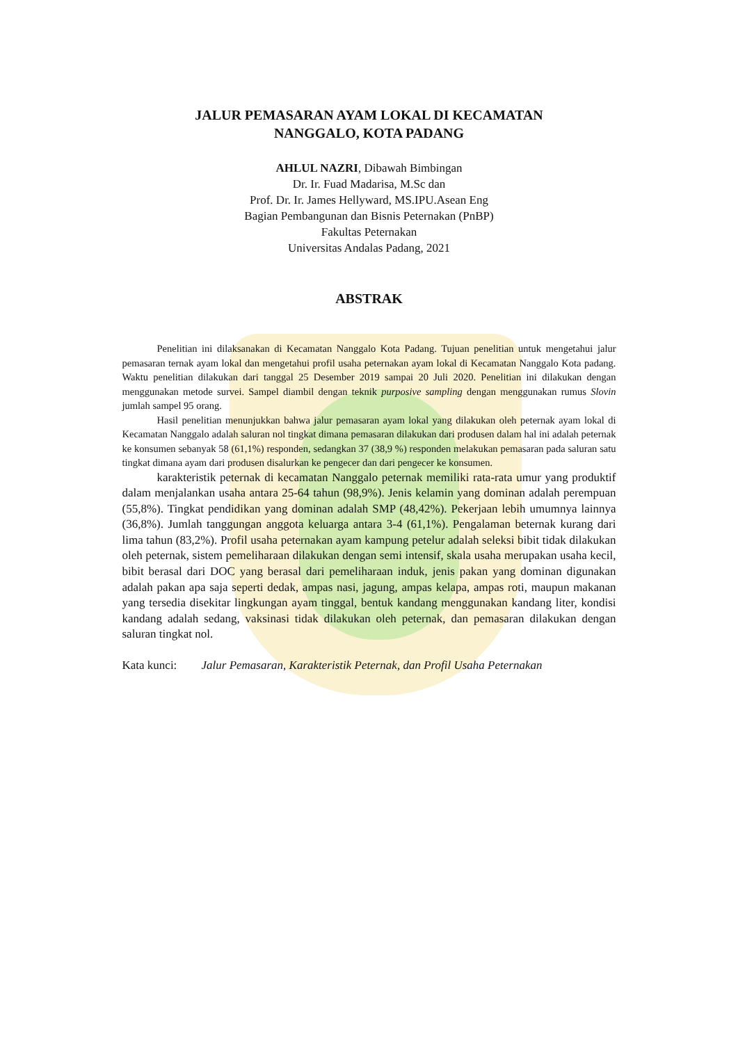JALUR PEMASARAN AYAM LOKAL DI KECAMATAN
NANGGALO, KOTA PADANG
AHLUL NAZRI, Dibawah Bimbingan
Dr. Ir. Fuad Madarisa, M.Sc dan
Prof. Dr. Ir. James Hellyward, MS.IPU.Asean Eng
Bagian Pembangunan dan Bisnis Peternakan (PnBP)
Fakultas Peternakan
Universitas Andalas Padang, 2021
ABSTRAK
Penelitian ini dilaksanakan di Kecamatan Nanggalo Kota Padang. Tujuan penelitian untuk mengetahui jalur pemasaran ternak ayam lokal dan mengetahui profil usaha peternakan ayam lokal di Kecamatan Nanggalo Kota padang. Waktu penelitian dilakukan dari tanggal 25 Desember 2019 sampai 20 Juli 2020. Penelitian ini dilakukan dengan menggunakan metode survei. Sampel diambil dengan teknik purposive sampling dengan menggunakan rumus Slovin jumlah sampel 95 orang.
Hasil penelitian menunjukkan bahwa jalur pemasaran ayam lokal yang dilakukan oleh peternak ayam lokal di Kecamatan Nanggalo adalah saluran nol tingkat dimana pemasaran dilakukan dari produsen dalam hal ini adalah peternak ke konsumen sebanyak 58 (61,1%) responden, sedangkan 37 (38,9 %) responden melakukan pemasaran pada saluran satu tingkat dimana ayam dari produsen disalurkan ke pengecer dan dari pengecer ke konsumen.
karakteristik peternak di kecamatan Nanggalo peternak memiliki rata-rata umur yang produktif dalam menjalankan usaha antara 25-64 tahun (98,9%). Jenis kelamin yang dominan adalah perempuan (55,8%). Tingkat pendidikan yang dominan adalah SMP (48,42%). Pekerjaan lebih umumnya lainnya (36,8%). Jumlah tanggungan anggota keluarga antara 3-4 (61,1%). Pengalaman beternak kurang dari lima tahun (83,2%). Profil usaha peternakan ayam kampung petelur adalah seleksi bibit tidak dilakukan oleh peternak, sistem pemeliharaan dilakukan dengan semi intensif, skala usaha merupakan usaha kecil, bibit berasal dari DOC yang berasal dari pemeliharaan induk, jenis pakan yang dominan digunakan adalah pakan apa saja seperti dedak, ampas nasi, jagung, ampas kelapa, ampas roti, maupun makanan yang tersedia disekitar lingkungan ayam tinggal, bentuk kandang menggunakan kandang liter, kondisi kandang adalah sedang, vaksinasi tidak dilakukan oleh peternak, dan pemasaran dilakukan dengan saluran tingkat nol.
Kata kunci: Jalur Pemasaran, Karakteristik Peternak, dan Profil Usaha Peternakan